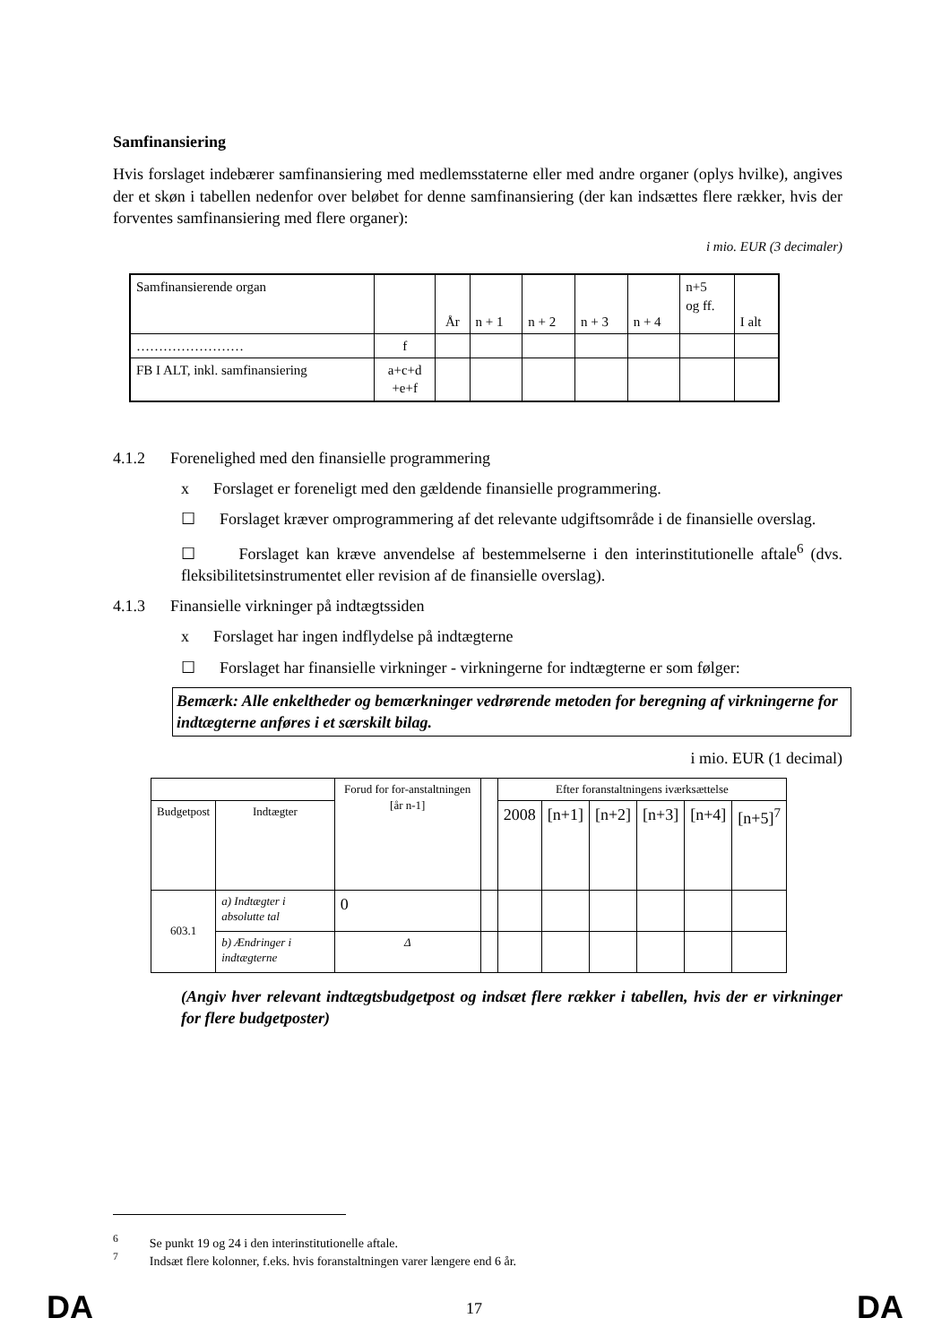Samfinansiering
Hvis forslaget indebærer samfinansiering med medlemsstaterne eller med andre organer (oplys hvilke), angives der et skøn i tabellen nedenfor over beløbet for denne samfinansiering (der kan indsættes flere rækker, hvis der forventes samfinansiering med flere organer):
i mio. EUR (3 decimaler)
| Samfinansierende organ | | År | n + 1 | n + 2 | n + 3 | n + 4 | n+5 og ff. | I alt |
| …………………… | f | | | | | | | |
| FB I ALT, inkl. samfinansiering | a+c+d +e+f | | | | | | | |
4.1.2 Forenelighed med den finansielle programmering
x Forslaget er foreneligt med den gældende finansielle programmering.
☐ Forslaget kræver omprogrammering af det relevante udgiftsområde i de finansielle overslag.
☐ Forslaget kan kræve anvendelse af bestemmelserne i den interinstitutionelle aftale<sup>6</sup> (dvs. fleksibilitetsinstrumentet eller revision af de finansielle overslag).
4.1.3 Finansielle virkninger på indtægtssiden
x Forslaget har ingen indflydelse på indtægterne
☐ Forslaget har finansielle virkninger - virkningerne for indtægterne er som følger:
Bemærk: Alle enkeltheder og bemærkninger vedrørende metoden for beregning af virkningerne for indtægterne anføres i et særskilt bilag.
i mio. EUR (1 decimal)
| | | Forud for for-anstaltningen [år n-1] | | Efter foranstaltningens iværksættelse | | | | | |
| Budgetpost | Indtægter | | | 2008 | [n+1] | [n+2] | [n+3] | [n+4] | [n+5]<sup>7</sup> |
| 603.1 | a) Indtægter i absolutte tal | 0 | | | | | | | |
| | b) Ændringer i indtægterne | Δ | | | | | | | |
(Angiv hver relevant indtægtsbudgetpost og indsæt flere rækker i tabellen, hvis der er virkninger for flere budgetposter)
<sup>6</sup> Se punkt 19 og 24 i den interinstitutionelle aftale.
<sup>7</sup> Indsæt flere kolonner, f.eks. hvis foranstaltningen varer længere end 6 år.
DA 17 DA